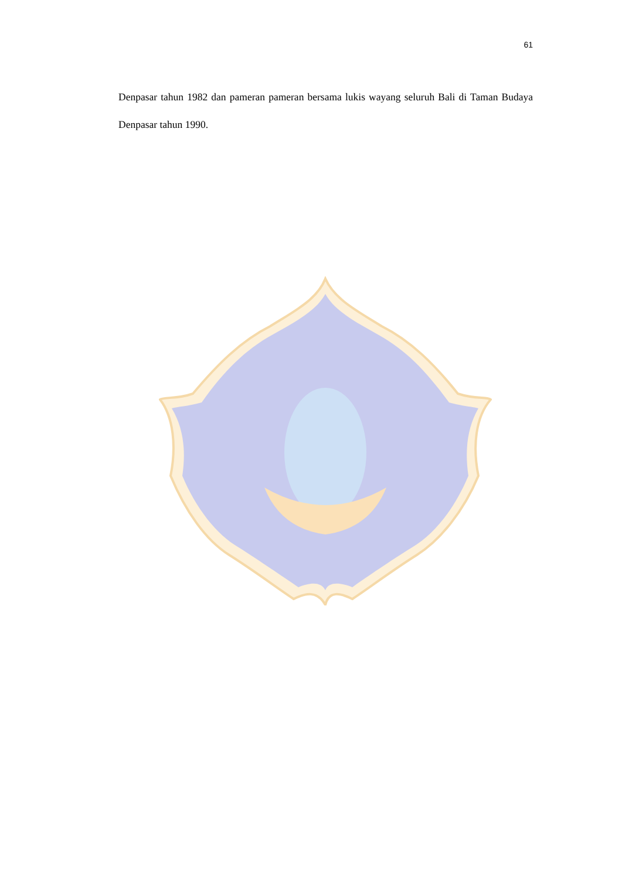61
Denpasar tahun 1982 dan pameran pameran bersama lukis wayang seluruh Bali di Taman Budaya Denpasar tahun 1990.